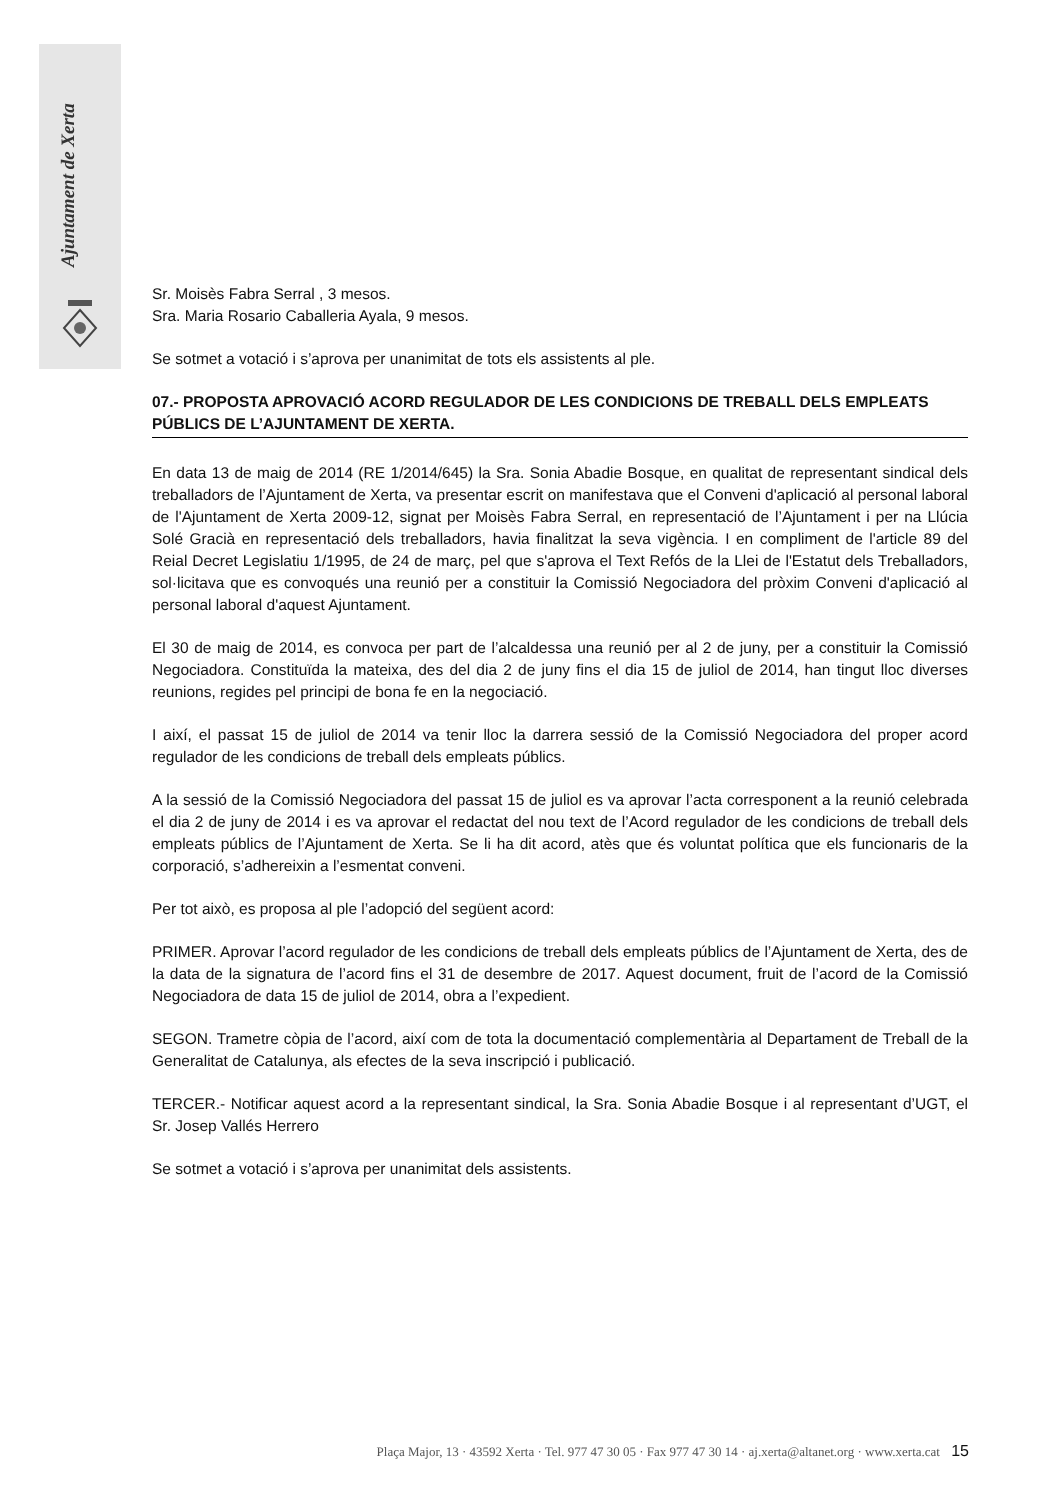Ajuntament de Xerta
Sr. Moisès Fabra Serral , 3 mesos.
Sra. Maria Rosario Caballeria Ayala, 9 mesos.
Se sotmet a votació i s’aprova per unanimitat de tots els assistents al ple.
07.- PROPOSTA APROVACIÓ ACORD REGULADOR DE LES CONDICIONS DE TREBALL DELS EMPLEATS PÚBLICS DE L’AJUNTAMENT DE XERTA.
En data 13 de maig de 2014 (RE 1/2014/645) la Sra. Sonia Abadie Bosque, en qualitat de representant sindical dels treballadors de l’Ajuntament de Xerta, va presentar escrit on manifestava que el Conveni d'aplicació al personal laboral de l'Ajuntament de Xerta 2009-12, signat per Moisès Fabra Serral, en representació de l’Ajuntament i per na Llúcia Solé Gracià en representació dels treballadors, havia finalitzat la seva vigència. I en compliment de l'article 89 del Reial Decret Legislatiu 1/1995, de 24 de març, pel que s'aprova el Text Refós de la Llei de l'Estatut dels Treballadors, sol·licitava que es convoqués una reunió per a constituir la Comissió Negociadora del pròxim Conveni d'aplicació al personal laboral d'aquest Ajuntament.
El 30 de maig de 2014, es convoca per part de l’alcaldessa una reunió per al 2 de juny, per a constituir la Comissió Negociadora. Constituïda la mateixa, des del dia 2 de juny fins el dia 15 de juliol de 2014, han tingut lloc diverses reunions, regides pel principi de bona fe en la negociació.
I així, el passat 15 de juliol de 2014 va tenir lloc la darrera sessió de la Comissió Negociadora del proper acord regulador de les condicions de treball dels empleats públics.
A la sessió de la Comissió Negociadora del passat 15 de juliol es va aprovar l’acta corresponent a la reunió celebrada el dia 2 de juny de 2014 i es va aprovar el redactat del nou text de l’Acord regulador de les condicions de treball dels empleats públics de l’Ajuntament de Xerta. Se li ha dit acord, atès que és voluntat política que els funcionaris de la corporació, s’adhereixin a l’esmentat conveni.
Per tot això, es proposa al ple l’adopció del següent acord:
PRIMER. Aprovar l’acord regulador de les condicions de treball dels empleats públics de l’Ajuntament de Xerta, des de la data de la signatura de l’acord fins el 31 de desembre de 2017. Aquest document, fruit de l’acord de la Comissió Negociadora de data 15 de juliol de 2014, obra a l’expedient.
SEGON. Trametre còpia de l’acord, així com de tota la documentació complementària al Departament de Treball de la Generalitat de Catalunya, als efectes de la seva inscripció i publicació.
TERCER.- Notificar aquest acord a la representant sindical, la Sra. Sonia Abadie Bosque i al representant d’UGT, el Sr. Josep Vallés Herrero
Se sotmet a votació i s’aprova per unanimitat dels assistents.
Plaça Major, 13 · 43592 Xerta · Tel. 977 47 30 05 · Fax 977 47 30 14 · aj.xerta@altanet.org · www.xerta.cat 15